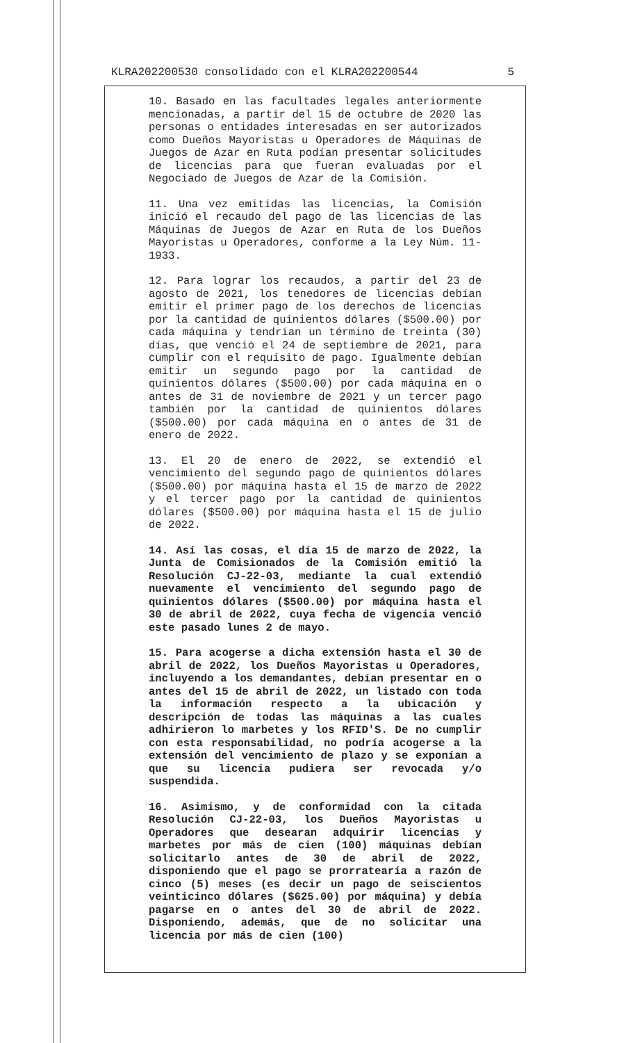KLRA202200530 consolidado con el KLRA202200544 5
10. Basado en las facultades legales anteriormente mencionadas, a partir del 15 de octubre de 2020 las personas o entidades interesadas en ser autorizados como Dueños Mayoristas u Operadores de Máquinas de Juegos de Azar en Ruta podían presentar solicitudes de licencias para que fueran evaluadas por el Negociado de Juegos de Azar de la Comisión.
11. Una vez emitidas las licencias, la Comisión inició el recaudo del pago de las licencias de las Máquinas de Juegos de Azar en Ruta de los Dueños Mayoristas u Operadores, conforme a la Ley Núm. 11-1933.
12. Para lograr los recaudos, a partir del 23 de agosto de 2021, los tenedores de licencias debían emitir el primer pago de los derechos de licencias por la cantidad de quinientos dólares ($500.00) por cada máquina y tendrían un término de treinta (30) días, que venció el 24 de septiembre de 2021, para cumplir con el requisito de pago. Igualmente debían emitir un segundo pago por la cantidad de quinientos dólares ($500.00) por cada máquina en o antes de 31 de noviembre de 2021 y un tercer pago también por la cantidad de quinientos dólares ($500.00) por cada máquina en o antes de 31 de enero de 2022.
13. El 20 de enero de 2022, se extendió el vencimiento del segundo pago de quinientos dólares ($500.00) por máquina hasta el 15 de marzo de 2022 y el tercer pago por la cantidad de quinientos dólares ($500.00) por máquina hasta el 15 de julio de 2022.
14. Así las cosas, el día 15 de marzo de 2022, la Junta de Comisionados de la Comisión emitió la Resolución CJ-22-03, mediante la cual extendió nuevamente el vencimiento del segundo pago de quinientos dólares ($500.00) por máquina hasta el 30 de abril de 2022, cuya fecha de vigencia venció este pasado lunes 2 de mayo.
15. Para acogerse a dicha extensión hasta el 30 de abril de 2022, los Dueños Mayoristas u Operadores, incluyendo a los demandantes, debían presentar en o antes del 15 de abril de 2022, un listado con toda la información respecto a la ubicación y descripción de todas las máquinas a las cuales adhirieron lo marbetes y los RFID'S. De no cumplir con esta responsabilidad, no podría acogerse a la extensión del vencimiento de plazo y se exponían a que su licencia pudiera ser revocada y/o suspendida.
16. Asimismo, y de conformidad con la citada Resolución CJ-22-03, los Dueños Mayoristas u Operadores que desearan adquirir licencias y marbetes por más de cien (100) máquinas debían solicitarlo antes de 30 de abril de 2022, disponiendo que el pago se prorratearía a razón de cinco (5) meses (es decir un pago de seiscientos veinticinco dólares ($625.00) por máquina) y debía pagarse en o antes del 30 de abril de 2022. Disponiendo, además, que de no solicitar una licencia por más de cien (100)